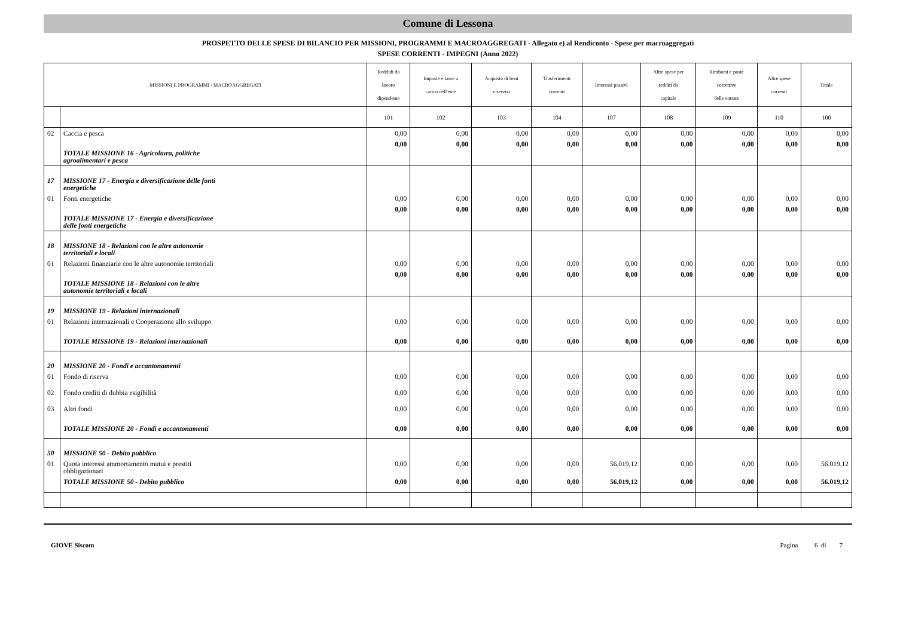Comune di Lessona
PROSPETTO DELLE SPESE DI BILANCIO PER MISSIONI, PROGRAMMI E MACROAGGREGATI - Allegato e) al Rendiconto - Spese per macroaggregati
SPESE CORRENTI - IMPEGNI (Anno 2022)
| MISSIONI E PROGRAMMI \ MACROAGGREGATI | | Reddidi da lavoro dipendente | Imposte e tasse a carico dell'ente | Acquisto di beni e servizi | Trasferimenti correnti | Interessi passivi | Altre spese per redditi da capitale | Rimborsi e poste correttive delle entrate | Altre spese correnti | Totale |
| --- | --- | --- | --- | --- | --- | --- | --- | --- | --- | --- |
| | | 101 | 102 | 103 | 104 | 107 | 108 | 109 | 110 | 100 |
| 02 | Caccia e pesca | 0,00 | 0,00 | 0,00 | 0,00 | 0,00 | 0,00 | 0,00 | 0,00 | 0,00 |
| | TOTALE MISSIONE 16 - Agricoltura, politiche agroalimentari e pesca | 0,00 | 0,00 | 0,00 | 0,00 | 0,00 | 0,00 | 0,00 | 0,00 | 0,00 |
| 17 | MISSIONE 17 - Energia e diversificazione delle fonti energetiche | | | | | | | | | |
| 01 | Fonti energetiche | 0,00 | 0,00 | 0,00 | 0,00 | 0,00 | 0,00 | 0,00 | 0,00 | 0,00 |
| | TOTALE MISSIONE 17 - Energia e diversificazione delle fonti energetiche | 0,00 | 0,00 | 0,00 | 0,00 | 0,00 | 0,00 | 0,00 | 0,00 | 0,00 |
| 18 | MISSIONE 18 - Relazioni con le altre autonomie territoriali e locali | | | | | | | | | |
| 01 | Relazioni finanziarie con le altre autonomie territoriali | 0,00 | 0,00 | 0,00 | 0,00 | 0,00 | 0,00 | 0,00 | 0,00 | 0,00 |
| | TOTALE MISSIONE 18 - Relazioni con le altre autonomie territoriali e locali | 0,00 | 0,00 | 0,00 | 0,00 | 0,00 | 0,00 | 0,00 | 0,00 | 0,00 |
| 19 | MISSIONE 19 - Relazioni internazionali | | | | | | | | | |
| 01 | Relazioni internazionali e Cooperazione allo sviluppo | 0,00 | 0,00 | 0,00 | 0,00 | 0,00 | 0,00 | 0,00 | 0,00 | 0,00 |
| | TOTALE MISSIONE 19 - Relazioni internazionali | 0,00 | 0,00 | 0,00 | 0,00 | 0,00 | 0,00 | 0,00 | 0,00 | 0,00 |
| 20 | MISSIONE 20 - Fondi e accantonamenti | | | | | | | | | |
| 01 | Fondo di riserva | 0,00 | 0,00 | 0,00 | 0,00 | 0,00 | 0,00 | 0,00 | 0,00 | 0,00 |
| 02 | Fondo crediti di dubbia esigibilità | 0,00 | 0,00 | 0,00 | 0,00 | 0,00 | 0,00 | 0,00 | 0,00 | 0,00 |
| 03 | Altri fondi | 0,00 | 0,00 | 0,00 | 0,00 | 0,00 | 0,00 | 0,00 | 0,00 | 0,00 |
| | TOTALE MISSIONE 20 - Fondi e accantonamenti | 0,00 | 0,00 | 0,00 | 0,00 | 0,00 | 0,00 | 0,00 | 0,00 | 0,00 |
| 50 | MISSIONE 50 - Debito pubblico | | | | | | | | | |
| 01 | Quota interessi ammortamento mutui e prestiti obbligazionari | 0,00 | 0,00 | 0,00 | 0,00 | 56.019,12 | 0,00 | 0,00 | 0,00 | 56.019,12 |
| | TOTALE MISSIONE 50 - Debito pubblico | 0,00 | 0,00 | 0,00 | 0,00 | 56.019,12 | 0,00 | 0,00 | 0,00 | 56.019,12 |
GIOVE Siscom Pagina 6 di 7